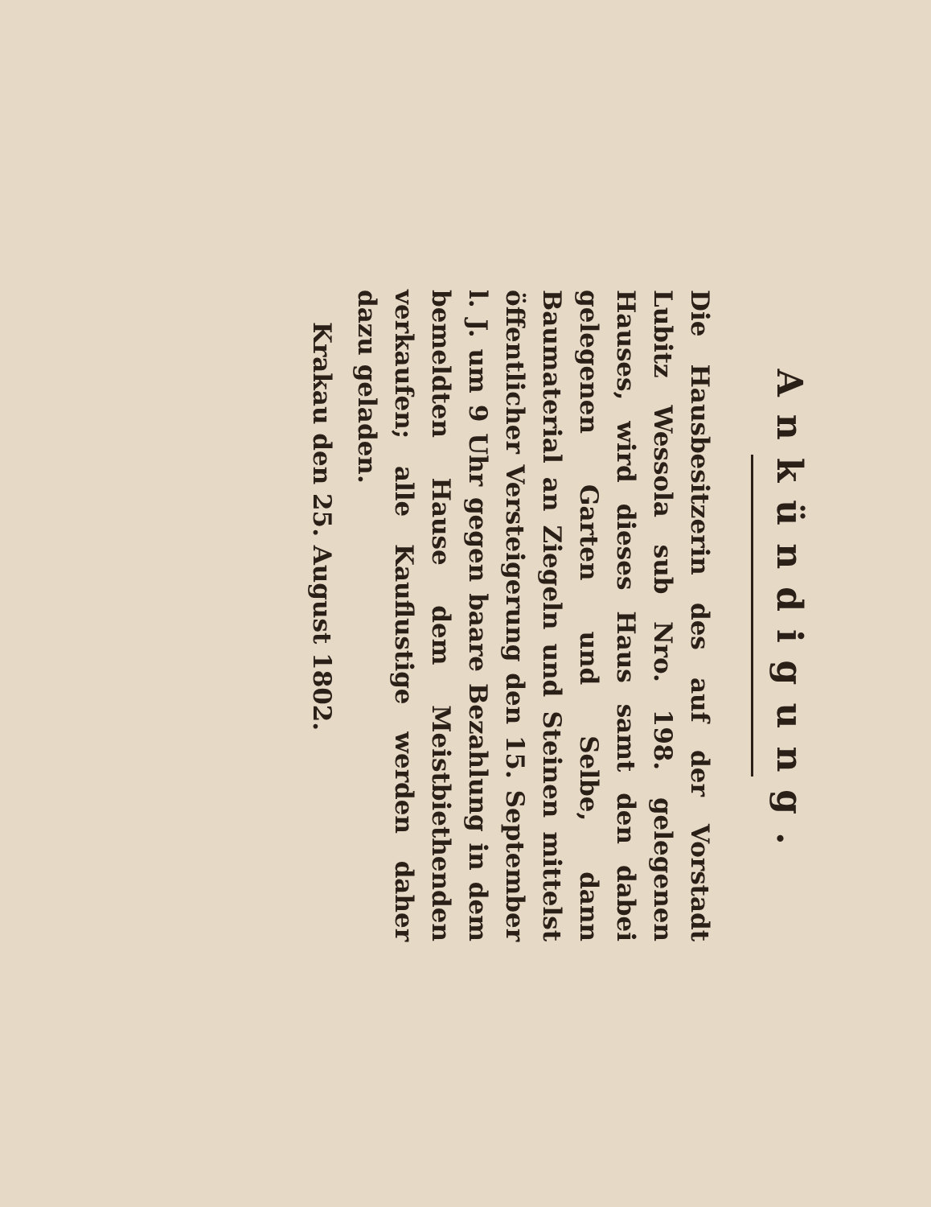Ankündigung.
Die Hausbesitzerin des auf der Vorstadt Lubitz Wessola sub Nro. 198. gelegenen Hauses, wird dieses Haus samt den dabei gelegenen Garten und Selbe, dann Baumaterial an Ziegeln und Steinen mittelst öffentlicher Versteigerung den 15. September l. J. um 9 Uhr gegen baare Bezahlung in dem bemeldten Hause dem Meistbiethenden verkaufen; alle Kauflustige werden daher dazu geladen.
Krakau den 25. August 1802.